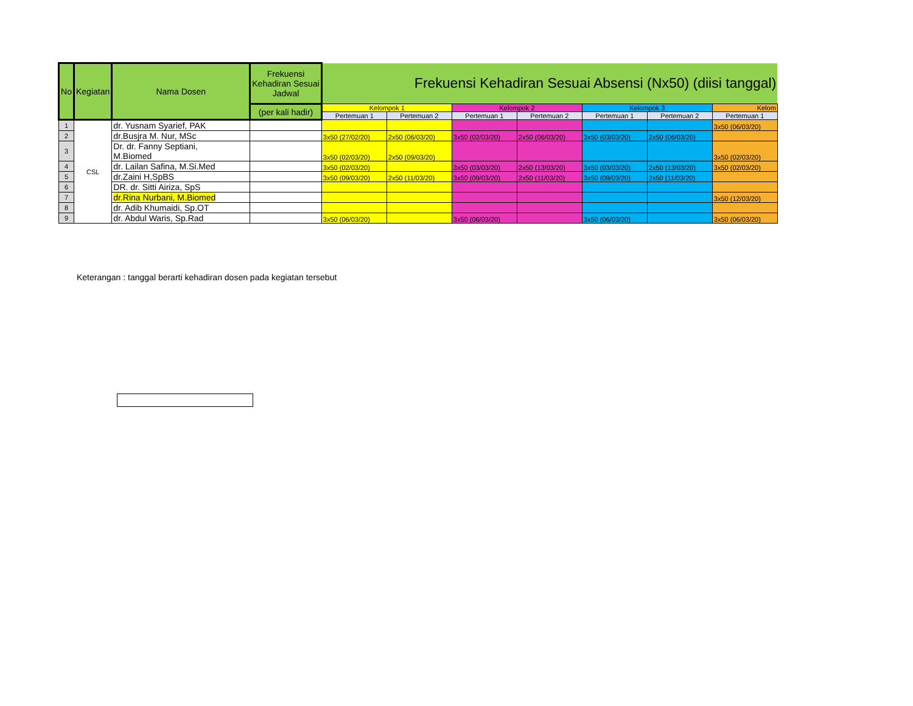| No | Kegiatan | Nama Dosen | Frekuensi Kehadiran Sesuai Jadwal | Frekuensi Kehadiran Sesuai Absensi (Nx50) (diisi tanggal) | | | | | | |
| --- | --- | --- | --- | --- | --- | --- | --- | --- | --- | --- |
| | | | (per kali hadir) | Kelompok 1 | | Kelompok 2 | | Kelompok 3 | | Kelom |
| | | | | Pertemuan 1 | Pertemuan 2 | Pertemuan 1 | Pertemuan 2 | Pertemuan 1 | Pertemuan 2 | Pertemuan 1 |
| 1 | CSL | dr. Yusnam Syarief, PAK | | | | | | | | 3x50 (06/03/20) |
| 2 | | dr.Busjra M. Nur, MSc | | 3x50 (27/02/20) | 2x50 (06/03/20) | 3x50 (02/03/20) | 2x50 (06/03/20) | 3x50 (03/03/20) | 2x50 (06/03/20) | |
| 3 | | Dr. dr. Fanny Septiani, M.Biomed | | 3x50 (02/03/20) | 2x50 (09/03/20) | | | | | 3x50 (02/03/20) |
| 4 | | dr. Lailan Safina, M.Si.Med | | 3x50 (02/03/20) | | 3x50 (03/03/20) | 2x50 (13/03/20) | 3x50 (03/03/20) | 2x50 (13/03/20) | 3x50 (02/03/20) |
| 5 | | dr.Zaini H,SpBS | | 3x50 (09/03/20) | 2x50 (11/03/20) | 3x50 (09/03/20) | 2x50 (11/03/20) | 3x50 (09/03/20) | 2x50 (11/03/20) | |
| 6 | | DR. dr. Sitti Airiza, SpS | | | | | | | | |
| 7 | | dr.Rina Nurbani, M.Biomed | | | | | | | | 3x50 (12/03/20) |
| 8 | | dr. Adib Khumaidi, Sp.OT | | | | | | | | |
| 9 | | dr. Abdul Waris, Sp.Rad | | 3x50 (06/03/20) | | 3x50 (06/03/20) | | 3x50 (06/03/20) | | 3x50 (06/03/20) |
Keterangan : tanggal berarti kehadiran dosen pada kegiatan tersebut